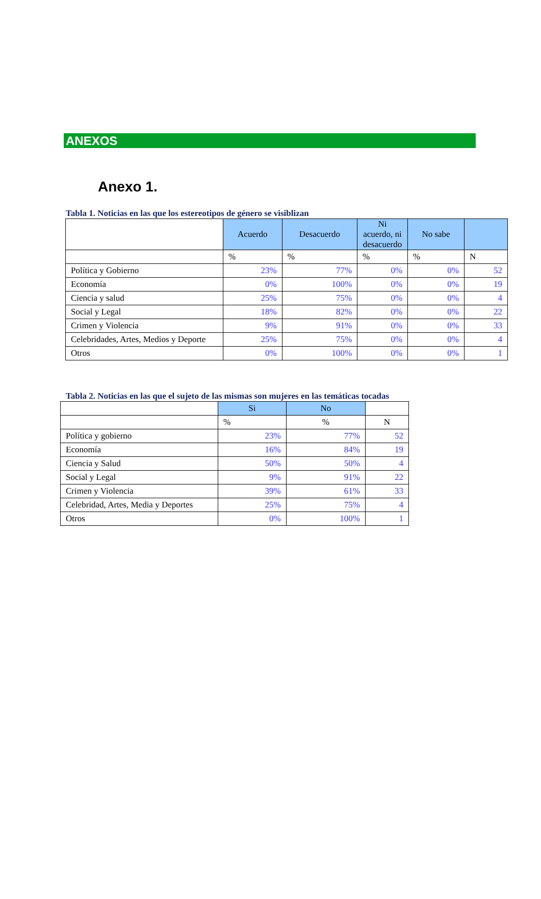ANEXOS
Anexo 1.
Tabla 1. Noticias en las que los estereotipos de género se visiblizan
| | Acuerdo | Desacuerdo | Ni acuerdo, ni desacuerdo | No sabe | |
| --- | --- | --- | --- | --- | --- |
| | % | % | % | % | N |
| Política y Gobierno | 23% | 77% | 0% | 0% | 52 |
| Economía | 0% | 100% | 0% | 0% | 19 |
| Ciencia y salud | 25% | 75% | 0% | 0% | 4 |
| Social y Legal | 18% | 82% | 0% | 0% | 22 |
| Crimen y Violencia | 9% | 91% | 0% | 0% | 33 |
| Celebridades, Artes, Medios y Deporte | 25% | 75% | 0% | 0% | 4 |
| Otros | 0% | 100% | 0% | 0% | 1 |
Tabla 2. Noticias en las que el sujeto de las mismas son mujeres en las temáticas tocadas
| | Si | No | |
| --- | --- | --- | --- |
| | % | % | N |
| Política y gobierno | 23% | 77% | 52 |
| Economía | 16% | 84% | 19 |
| Ciencia y Salud | 50% | 50% | 4 |
| Social y Legal | 9% | 91% | 22 |
| Crimen y Violencia | 39% | 61% | 33 |
| Celebridad, Artes, Media y Deportes | 25% | 75% | 4 |
| Otros | 0% | 100% | 1 |